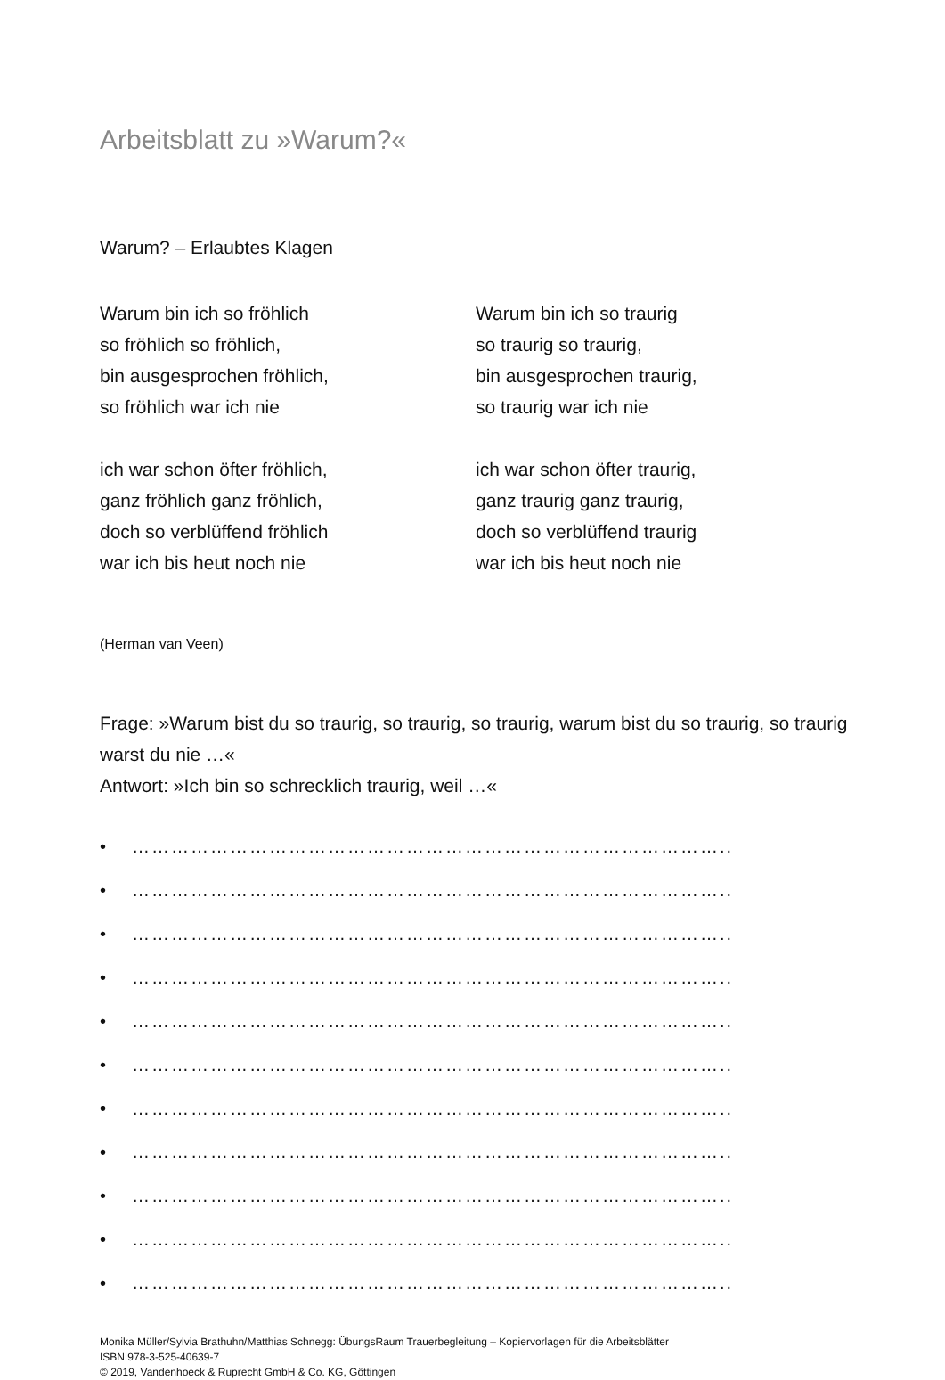Arbeitsblatt zu »Warum?«
Warum? – Erlaubtes Klagen
Warum bin ich so fröhlich
so fröhlich so fröhlich,
bin ausgesprochen fröhlich,
so fröhlich war ich nie
ich war schon öfter fröhlich,
ganz fröhlich ganz fröhlich,
doch so verblüffend fröhlich
war ich bis heut noch nie
Warum bin ich so traurig
so traurig so traurig,
bin ausgesprochen traurig,
so traurig war ich nie
ich war schon öfter traurig,
ganz traurig ganz traurig,
doch so verblüffend traurig
war ich bis heut noch nie
(Herman van Veen)
Frage: »Warum bist du so traurig, so traurig, so traurig, warum bist du so traurig, so traurig warst du nie …«
Antwort: »Ich bin so schrecklich traurig, weil …«
• ………………………………………………………………………………..
• ………………………………………………………………………………..
• ………………………………………………………………………………..
• ………………………………………………………………………………..
• ………………………………………………………………………………..
• ………………………………………………………………………………..
• ………………………………………………………………………………..
• ………………………………………………………………………………..
• ………………………………………………………………………………..
• ………………………………………………………………………………..
• ………………………………………………………………………………..
Monika Müller/Sylvia Brathuhn/Matthias Schnegg: ÜbungsRaum Trauerbegleitung – Kopiervorlagen für die Arbeitsblätter
ISBN 978-3-525-40639-7
© 2019, Vandenhoeck & Ruprecht GmbH & Co. KG, Göttingen